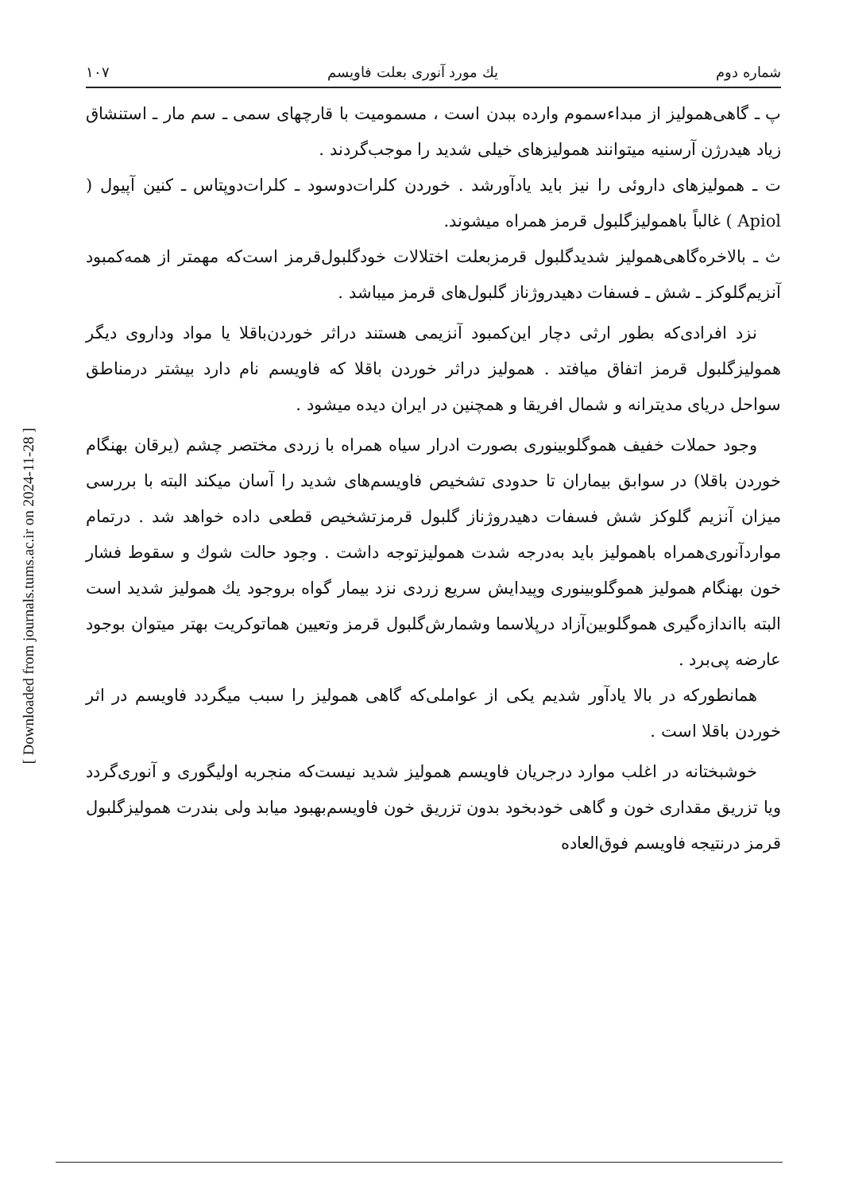[ Downloaded from journals.tums.ac.ir on 2024-11-28 ]
شماره دوم یك مورد آنوری بعلت فاویسم ۱۰۷
پ ـ گاهی‌همولیز از مبداءسموم وارده ببدن است ، مسمومیت با قارچهای سمی ـ سم مار ـ استنشاق زیاد هیدرژن آرسنیه میتوانند همولیزهای خیلی شدید را موجب‌گردند .
ت ـ همولیزهای داروئی را نیز باید یادآورشد . خوردن کلرات‌دوسود ـ کلرات‌دوپتاس ـ کنین آپیول ( Apiol ) غالباً باهمولیزگلبول قرمز همراه میشوند.
ث ـ بالاخره‌گاهی‌همولیز شدیدگلبول قرمزبعلت اختلالات خودگلبول‌قرمز است‌که مهمتر از همه‌کمبود آنزیم‌گلوکز ـ شش ـ فسفات دهیدروژناز گلبول‌های قرمز میباشد .
نزد افرادی‌که بطور ارثی دچار این‌کمبود آنزیمی هستند دراثر خوردن‌باقلا یا مواد وداروی دیگر همولیزگلبول قرمز اتفاق میافتد . همولیز دراثر خوردن باقلا که فاویسم نام دارد بیشتر درمناطق سواحل دریای مدیترانه و شمال افریقا و همچنین در ایران دیده میشود .
وجود حملات خفیف هموگلوبینوری بصورت ادرار سیاه همراه با زردی مختصر چشم (یرقان بهنگام خوردن باقلا) در سوابق بیماران تا حدودی تشخیص فاویسم‌های شدید را آسان میکند البته با بررسی میزان آنزیم گلوکز شش فسفات دهیدروژناز گلبول قرمزتشخیص قطعی داده خواهد شد . درتمام مواردآنوری‌همراه باهمولیز باید به‌درجه شدت همولیزتوجه داشت . وجود حالت شوك و سقوط فشار خون بهنگام همولیز هموگلوبینوری وپیدایش سریع زردی نزد بیمار گواه بروجود یك همولیز شدید است البته بااندازه‌گیری هموگلوبین‌آزاد درپلاسما وشمارش‌گلبول قرمز وتعیین هماتوکریت بهتر میتوان بوجود عارضه پی‌برد .
همانطورکه در بالا یادآور شدیم یکی از عواملی‌که گاهی همولیز را سبب میگردد فاویسم در اثر خوردن باقلا است .
خوشبختانه در اغلب موارد درجریان فاویسم همولیز شدید نیست‌که منجربه اولیگوری و آنوری‌گردد ویا تزریق مقداری خون و گاهی خودبخود بدون تزریق خون فاویسم‌بهبود میابد ولی بندرت همولیزگلبول قرمز درنتیجه فاویسم فوق‌العاده